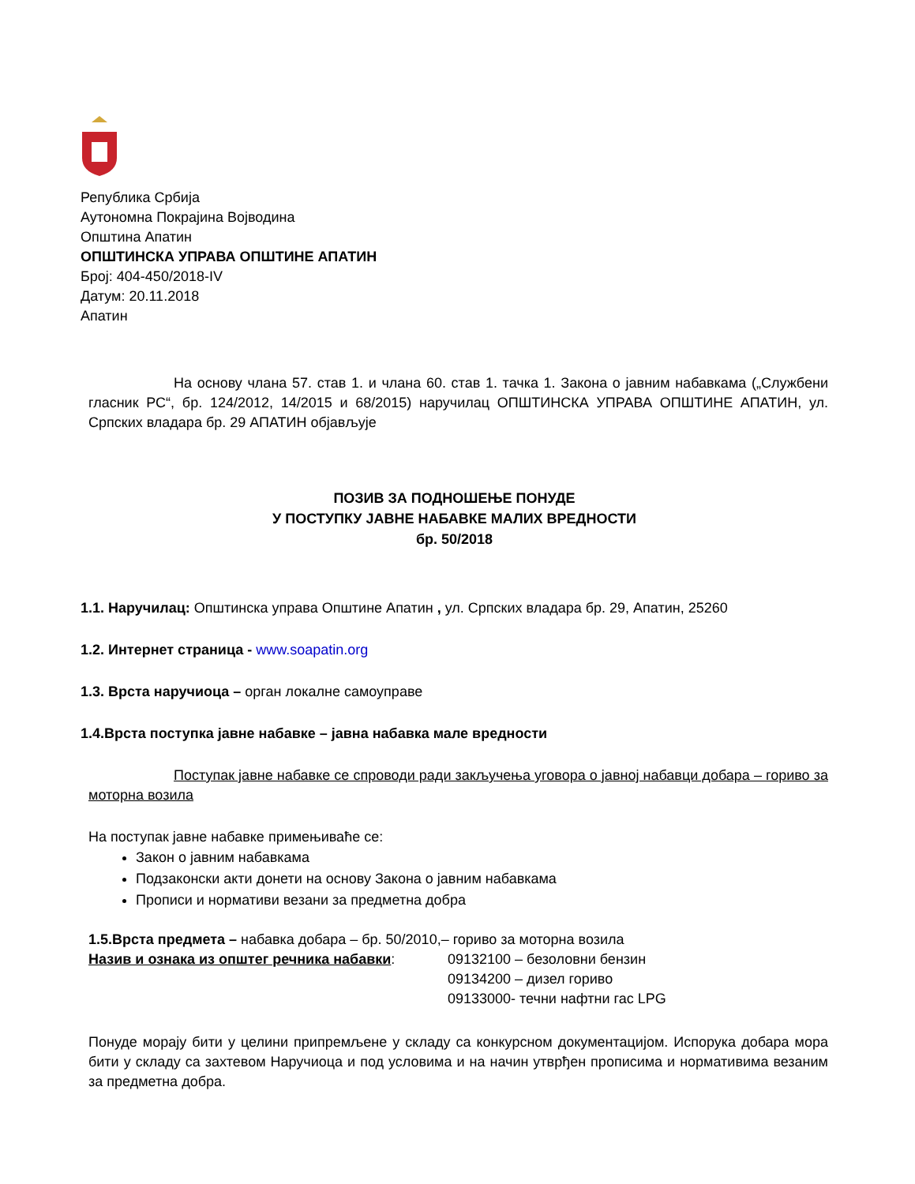Република Србија
Аутономна Покрајина Војводина
Општина Апатин
ОПШТИНСКА УПРАВА ОПШТИНЕ АПАТИН
Број: 404-450/2018-IV
Датум: 20.11.2018
Апатин
На основу члана 57. став 1. и члана 60. став 1. тачка 1. Закона о јавним набавкама („Службени гласник РС“, бр. 124/2012, 14/2015 и 68/2015) наручилац ОПШТИНСКА УПРАВА ОПШТИНЕ АПАТИН, ул. Српских владара бр. 29 АПАТИН објављује
ПОЗИВ ЗА ПОДНОШЕЊЕ ПОНУДЕ
У ПОСТУПКУ ЈАВНЕ НАБАВКЕ МАЛИХ ВРЕДНОСТИ
бр. 50/2018
1.1. Наручилац: Општинска управа Општине Апатин , ул. Српских владара бр. 29, Апатин, 25260
1.2. Интернет страница - www.soapatin.org
1.3. Врста наручиоца – орган локалне самоуправе
1.4.Врста поступка јавне набавке – јавна набавка мале вредности
Поступак јавне набавке се спроводи ради закључења уговора о јавној набавци добара – гориво за моторна возила
На поступак јавне набавке примењиваће се:
Закон о јавним набавкама
Подзаконски акти донети на основу Закона о јавним набавкама
Прописи и нормативи везани за предметна добра
1.5.Врста предмета – набавка добара – бр. 50/2010,– гориво за моторна возила
Назив и ознака из општег речника набавки: 09132100 – безоловни бензин
09134200 – дизел гориво
09133000- течни нафтни гас LPG
Понуде морају бити у целини припремљене у складу са конкурсном документацијом. Испорука добара мора бити у складу са захтевом Наручиоца и под условима и на начин утврђен прописима и нормативима везаним за предметна добра.